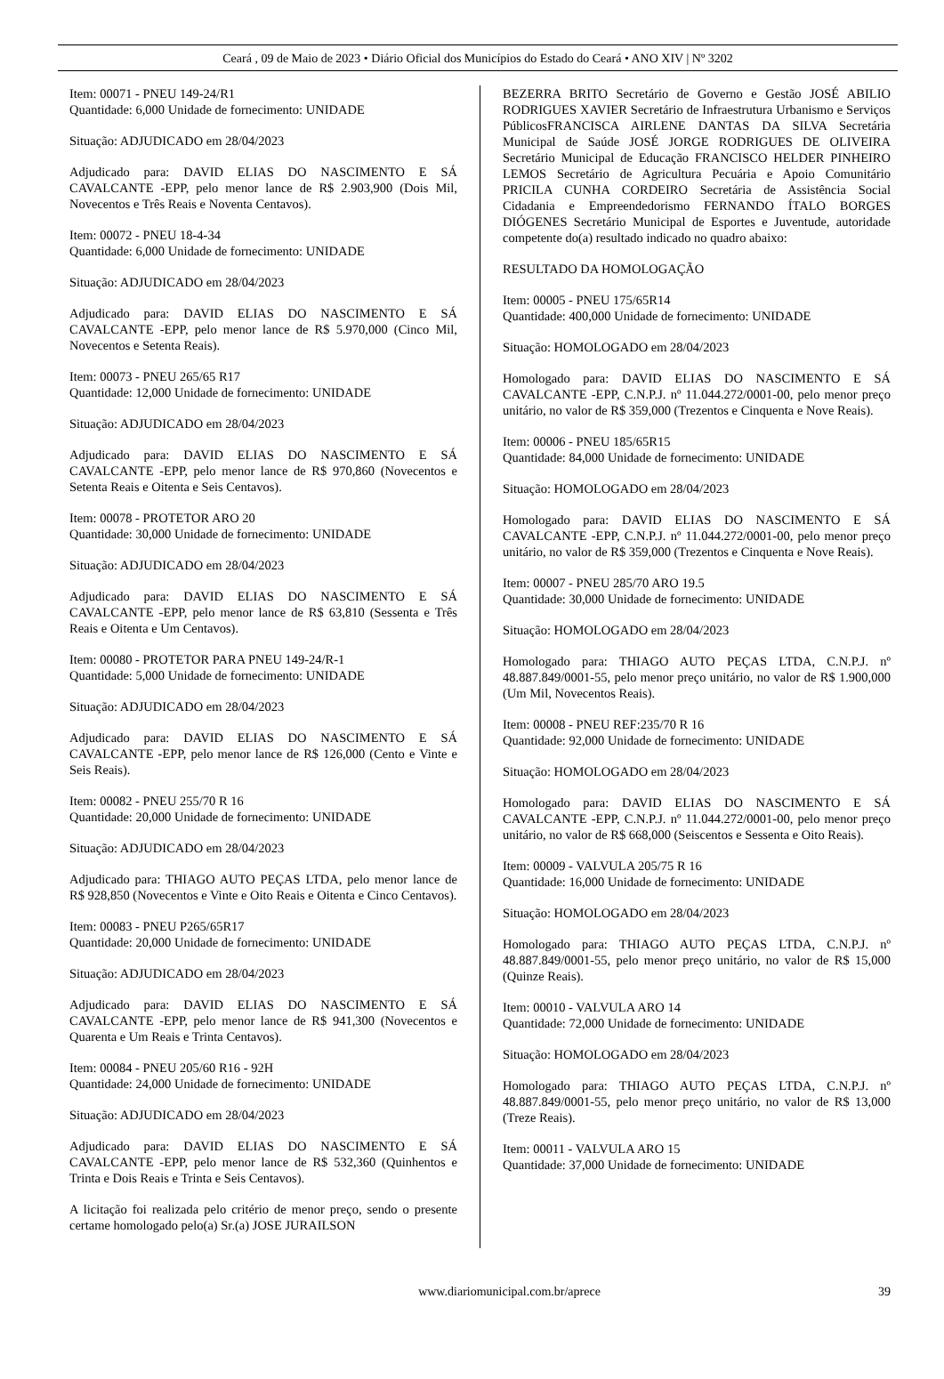Ceará , 09 de Maio de 2023 • Diário Oficial dos Municípios do Estado do Ceará • ANO XIV | Nº 3202
Item: 00071 - PNEU 149-24/R1
Quantidade: 6,000 Unidade de fornecimento: UNIDADE
Situação: ADJUDICADO em 28/04/2023
Adjudicado para: DAVID ELIAS DO NASCIMENTO E SÁ CAVALCANTE -EPP, pelo menor lance de R$ 2.903,900 (Dois Mil, Novecentos e Três Reais e Noventa Centavos).
Item: 00072 - PNEU 18-4-34
Quantidade: 6,000 Unidade de fornecimento: UNIDADE
Situação: ADJUDICADO em 28/04/2023
Adjudicado para: DAVID ELIAS DO NASCIMENTO E SÁ CAVALCANTE -EPP, pelo menor lance de R$ 5.970,000 (Cinco Mil, Novecentos e Setenta Reais).
Item: 00073 - PNEU 265/65 R17
Quantidade: 12,000 Unidade de fornecimento: UNIDADE
Situação: ADJUDICADO em 28/04/2023
Adjudicado para: DAVID ELIAS DO NASCIMENTO E SÁ CAVALCANTE -EPP, pelo menor lance de R$ 970,860 (Novecentos e Setenta Reais e Oitenta e Seis Centavos).
Item: 00078 - PROTETOR ARO 20
Quantidade: 30,000 Unidade de fornecimento: UNIDADE
Situação: ADJUDICADO em 28/04/2023
Adjudicado para: DAVID ELIAS DO NASCIMENTO E SÁ CAVALCANTE -EPP, pelo menor lance de R$ 63,810 (Sessenta e Três Reais e Oitenta e Um Centavos).
Item: 00080 - PROTETOR PARA PNEU 149-24/R-1
Quantidade: 5,000 Unidade de fornecimento: UNIDADE
Situação: ADJUDICADO em 28/04/2023
Adjudicado para: DAVID ELIAS DO NASCIMENTO E SÁ CAVALCANTE -EPP, pelo menor lance de R$ 126,000 (Cento e Vinte e Seis Reais).
Item: 00082 - PNEU 255/70 R 16
Quantidade: 20,000 Unidade de fornecimento: UNIDADE
Situação: ADJUDICADO em 28/04/2023
Adjudicado para: THIAGO AUTO PEÇAS LTDA, pelo menor lance de R$ 928,850 (Novecentos e Vinte e Oito Reais e Oitenta e Cinco Centavos).
Item: 00083 - PNEU P265/65R17
Quantidade: 20,000 Unidade de fornecimento: UNIDADE
Situação: ADJUDICADO em 28/04/2023
Adjudicado para: DAVID ELIAS DO NASCIMENTO E SÁ CAVALCANTE -EPP, pelo menor lance de R$ 941,300 (Novecentos e Quarenta e Um Reais e Trinta Centavos).
Item: 00084 - PNEU 205/60 R16 - 92H
Quantidade: 24,000 Unidade de fornecimento: UNIDADE
Situação: ADJUDICADO em 28/04/2023
Adjudicado para: DAVID ELIAS DO NASCIMENTO E SÁ CAVALCANTE -EPP, pelo menor lance de R$ 532,360 (Quinhentos e Trinta e Dois Reais e Trinta e Seis Centavos).
A licitação foi realizada pelo critério de menor preço, sendo o presente certame homologado pelo(a) Sr.(a) JOSE JURAILSON
BEZERRA BRITO Secretário de Governo e Gestão JOSÉ ABILIO RODRIGUES XAVIER Secretário de Infraestrutura Urbanismo e Serviços PúblicosFRANCISCA AIRLENE DANTAS DA SILVA Secretária Municipal de Saúde JOSÉ JORGE RODRIGUES DE OLIVEIRA Secretário Municipal de Educação FRANCISCO HELDER PINHEIRO LEMOS Secretário de Agricultura Pecuária e Apoio Comunitário PRICILA CUNHA CORDEIRO Secretária de Assistência Social Cidadania e Empreendedorismo FERNANDO ÍTALO BORGES DIÓGENES Secretário Municipal de Esportes e Juventude, autoridade competente do(a) resultado indicado no quadro abaixo:
RESULTADO DA HOMOLOGAÇÃO
Item: 00005 - PNEU 175/65R14
Quantidade: 400,000 Unidade de fornecimento: UNIDADE
Situação: HOMOLOGADO em 28/04/2023
Homologado para: DAVID ELIAS DO NASCIMENTO E SÁ CAVALCANTE -EPP, C.N.P.J. nº 11.044.272/0001-00, pelo menor preço unitário, no valor de R$ 359,000 (Trezentos e Cinquenta e Nove Reais).
Item: 00006 - PNEU 185/65R15
Quantidade: 84,000 Unidade de fornecimento: UNIDADE
Situação: HOMOLOGADO em 28/04/2023
Homologado para: DAVID ELIAS DO NASCIMENTO E SÁ CAVALCANTE -EPP, C.N.P.J. nº 11.044.272/0001-00, pelo menor preço unitário, no valor de R$ 359,000 (Trezentos e Cinquenta e Nove Reais).
Item: 00007 - PNEU 285/70 ARO 19.5
Quantidade: 30,000 Unidade de fornecimento: UNIDADE
Situação: HOMOLOGADO em 28/04/2023
Homologado para: THIAGO AUTO PEÇAS LTDA, C.N.P.J. nº 48.887.849/0001-55, pelo menor preço unitário, no valor de R$ 1.900,000 (Um Mil, Novecentos Reais).
Item: 00008 - PNEU REF:235/70 R 16
Quantidade: 92,000 Unidade de fornecimento: UNIDADE
Situação: HOMOLOGADO em 28/04/2023
Homologado para: DAVID ELIAS DO NASCIMENTO E SÁ CAVALCANTE -EPP, C.N.P.J. nº 11.044.272/0001-00, pelo menor preço unitário, no valor de R$ 668,000 (Seiscentos e Sessenta e Oito Reais).
Item: 00009 - VALVULA 205/75 R 16
Quantidade: 16,000 Unidade de fornecimento: UNIDADE
Situação: HOMOLOGADO em 28/04/2023
Homologado para: THIAGO AUTO PEÇAS LTDA, C.N.P.J. nº 48.887.849/0001-55, pelo menor preço unitário, no valor de R$ 15,000 (Quinze Reais).
Item: 00010 - VALVULA ARO 14
Quantidade: 72,000 Unidade de fornecimento: UNIDADE
Situação: HOMOLOGADO em 28/04/2023
Homologado para: THIAGO AUTO PEÇAS LTDA, C.N.P.J. nº 48.887.849/0001-55, pelo menor preço unitário, no valor de R$ 13,000 (Treze Reais).
Item: 00011 - VALVULA ARO 15
Quantidade: 37,000 Unidade de fornecimento: UNIDADE
www.diariomunicipal.com.br/aprece 39